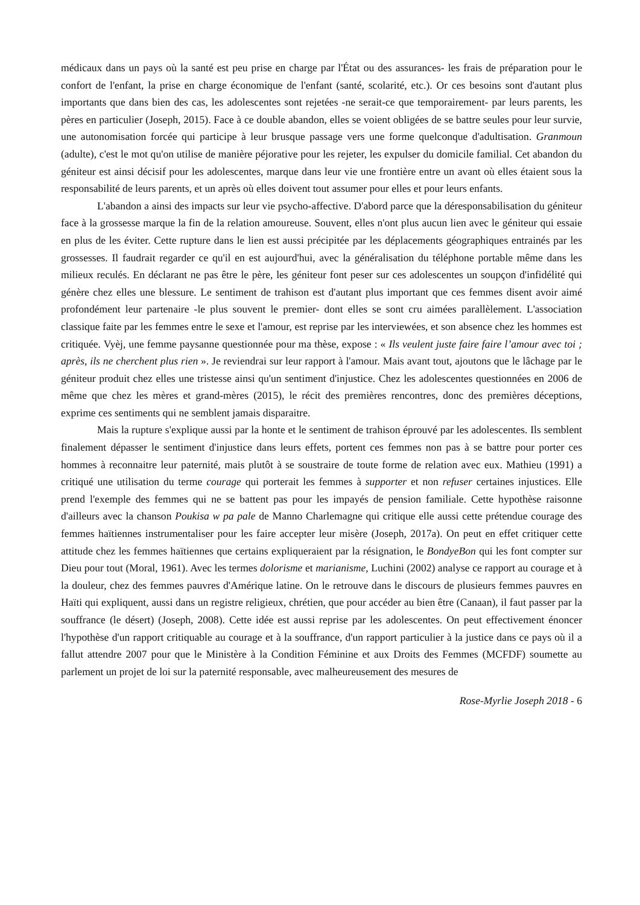médicaux dans un pays où la santé est peu prise en charge par l'État ou des assurances- les frais de préparation pour le confort de l'enfant, la prise en charge économique de l'enfant (santé, scolarité, etc.). Or ces besoins sont d'autant plus importants que dans bien des cas, les adolescentes sont rejetées -ne serait-ce que temporairement- par leurs parents, les pères en particulier (Joseph, 2015). Face à ce double abandon, elles se voient obligées de se battre seules pour leur survie, une autonomisation forcée qui participe à leur brusque passage vers une forme quelconque d'adultisation. Granmoun (adulte), c'est le mot qu'on utilise de manière péjorative pour les rejeter, les expulser du domicile familial. Cet abandon du géniteur est ainsi décisif pour les adolescentes, marque dans leur vie une frontière entre un avant où elles étaient sous la responsabilité de leurs parents, et un après où elles doivent tout assumer pour elles et pour leurs enfants.
L'abandon a ainsi des impacts sur leur vie psycho-affective. D'abord parce que la déresponsabilisation du géniteur face à la grossesse marque la fin de la relation amoureuse. Souvent, elles n'ont plus aucun lien avec le géniteur qui essaie en plus de les éviter. Cette rupture dans le lien est aussi précipitée par les déplacements géographiques entrainés par les grossesses. Il faudrait regarder ce qu'il en est aujourd'hui, avec la généralisation du téléphone portable même dans les milieux reculés. En déclarant ne pas être le père, les géniteur font peser sur ces adolescentes un soupçon d'infidélité qui génère chez elles une blessure. Le sentiment de trahison est d'autant plus important que ces femmes disent avoir aimé profondément leur partenaire -le plus souvent le premier- dont elles se sont cru aimées parallèlement. L'association classique faite par les femmes entre le sexe et l'amour, est reprise par les interviewées, et son absence chez les hommes est critiquée. Vyèj, une femme paysanne questionnée pour ma thèse, expose : « Ils veulent juste faire faire l’amour avec toi ; après, ils ne cherchent plus rien ». Je reviendrai sur leur rapport à l'amour. Mais avant tout, ajoutons que le lâchage par le géniteur produit chez elles une tristesse ainsi qu'un sentiment d'injustice. Chez les adolescentes questionnées en 2006 de même que chez les mères et grand-mères (2015), le récit des premières rencontres, donc des premières déceptions, exprime ces sentiments qui ne semblent jamais disparaitre.
Mais la rupture s'explique aussi par la honte et le sentiment de trahison éprouvé par les adolescentes. Ils semblent finalement dépasser le sentiment d'injustice dans leurs effets, portent ces femmes non pas à se battre pour porter ces hommes à reconnaitre leur paternité, mais plutôt à se soustraire de toute forme de relation avec eux. Mathieu (1991) a critiqué une utilisation du terme courage qui porterait les femmes à supporter et non refuser certaines injustices. Elle prend l'exemple des femmes qui ne se battent pas pour les impayés de pension familiale. Cette hypothèse raisonne d'ailleurs avec la chanson Poukisa w pa pale de Manno Charlemagne qui critique elle aussi cette prétendue courage des femmes haïtiennes instrumentaliser pour les faire accepter leur misère (Joseph, 2017a). On peut en effet critiquer cette attitude chez les femmes haïtiennes que certains expliqueraient par la résignation, le BondyeBon qui les font compter sur Dieu pour tout (Moral, 1961). Avec les termes dolorisme et marianisme, Luchini (2002) analyse ce rapport au courage et à la douleur, chez des femmes pauvres d'Amérique latine. On le retrouve dans le discours de plusieurs femmes pauvres en Haïti qui expliquent, aussi dans un registre religieux, chrétien, que pour accéder au bien être (Canaan), il faut passer par la souffrance (le désert) (Joseph, 2008). Cette idée est aussi reprise par les adolescentes. On peut effectivement énoncer l'hypothèse d'un rapport critiquable au courage et à la souffrance, d'un rapport particulier à la justice dans ce pays où il a fallut attendre 2007 pour que le Ministère à la Condition Féminine et aux Droits des Femmes (MCFDF) soumette au parlement un projet de loi sur la paternité responsable, avec malheureusement des mesures de
Rose-Myrlie Joseph 2018 - 6